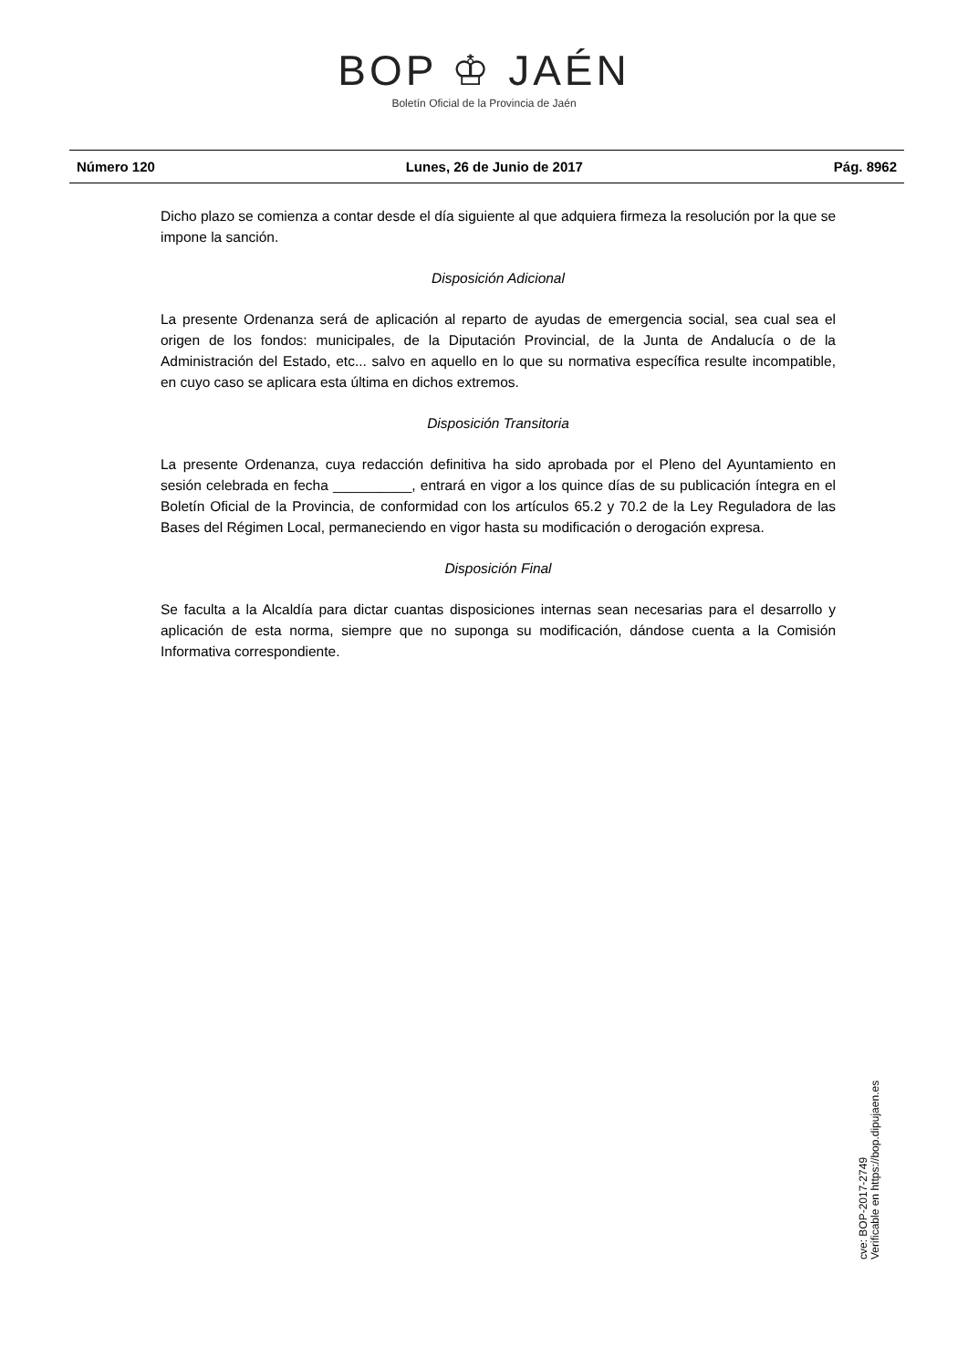BOP ♔ JAÉN
Boletín Oficial de la Provincia de Jaén
Número 120 Lunes, 26 de Junio de 2017 Pág. 8962
Dicho plazo se comienza a contar desde el día siguiente al que adquiera firmeza la resolución por la que se impone la sanción.
Disposición Adicional
La presente Ordenanza será de aplicación al reparto de ayudas de emergencia social, sea cual sea el origen de los fondos: municipales, de la Diputación Provincial, de la Junta de Andalucía o de la Administración del Estado, etc... salvo en aquello en lo que su normativa específica resulte incompatible, en cuyo caso se aplicara esta última en dichos extremos.
Disposición Transitoria
La presente Ordenanza, cuya redacción definitiva ha sido aprobada por el Pleno del Ayuntamiento en sesión celebrada en fecha __________, entrará en vigor a los quince días de su publicación íntegra en el Boletín Oficial de la Provincia, de conformidad con los artículos 65.2 y 70.2 de la Ley Reguladora de las Bases del Régimen Local, permaneciendo en vigor hasta su modificación o derogación expresa.
Disposición Final
Se faculta a la Alcaldía para dictar cuantas disposiciones internas sean necesarias para el desarrollo y aplicación de esta norma, siempre que no suponga su modificación, dándose cuenta a la Comisión Informativa correspondiente.
cve: BOP-2017-2749
Verificable en https://bop.dipujaen.es